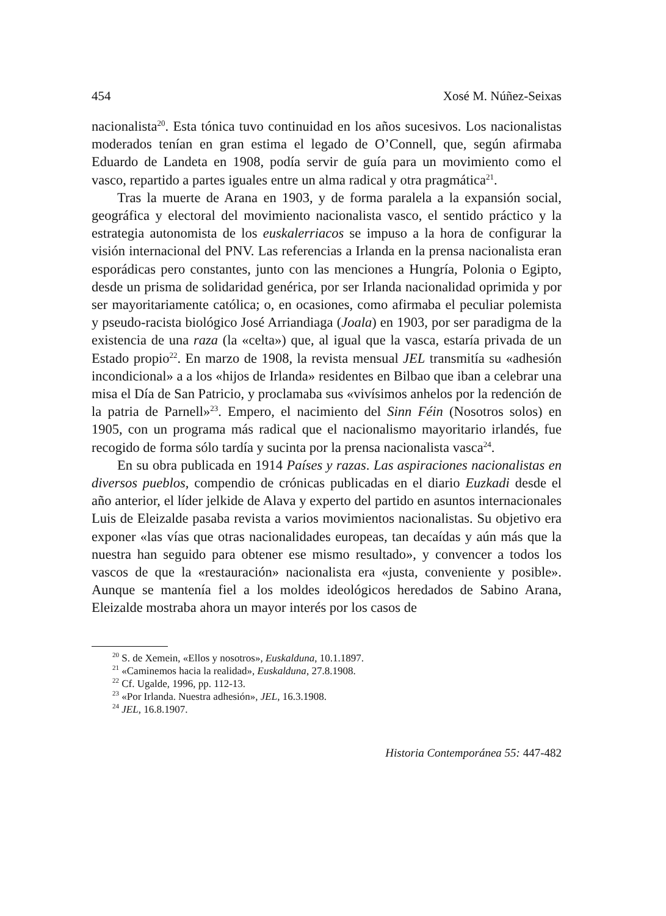454 Xosé M. Núñez-Seixas
nacionalista<sup>20</sup>. Esta tónica tuvo continuidad en los años sucesivos. Los nacionalistas moderados tenían en gran estima el legado de O’Connell, que, según afirmaba Eduardo de Landeta en 1908, podía servir de guía para un movimiento como el vasco, repartido a partes iguales entre un alma radical y otra pragmática<sup>21</sup>.
Tras la muerte de Arana en 1903, y de forma paralela a la expansión social, geográfica y electoral del movimiento nacionalista vasco, el sentido práctico y la estrategia autonomista de los euskalerriacos se impuso a la hora de configurar la visión internacional del PNV. Las referencias a Irlanda en la prensa nacionalista eran esporádicas pero constantes, junto con las menciones a Hungría, Polonia o Egipto, desde un prisma de solidaridad genérica, por ser Irlanda nacionalidad oprimida y por ser mayoritariamente católica; o, en ocasiones, como afirmaba el peculiar polemista y pseudo-racista biológico José Arriandiaga (Joala) en 1903, por ser paradigma de la existencia de una raza (la «celta») que, al igual que la vasca, estaría privada de un Estado propio<sup>22</sup>. En marzo de 1908, la revista mensual JEL transmitía su «adhesión incondicional» a a los «hijos de Irlanda» residentes en Bilbao que iban a celebrar una misa el Día de San Patricio, y proclamaba sus «vivísimos anhelos por la redención de la patria de Parnell»<sup>23</sup>. Empero, el nacimiento del Sinn Féin (Nosotros solos) en 1905, con un programa más radical que el nacionalismo mayoritario irlandés, fue recogido de forma sólo tardía y sucinta por la prensa nacionalista vasca<sup>24</sup>.
En su obra publicada en 1914 Países y razas. Las aspiraciones nacionalistas en diversos pueblos, compendio de crónicas publicadas en el diario Euzkadi desde el año anterior, el líder jelkide de Alava y experto del partido en asuntos internacionales Luis de Eleizalde pasaba revista a varios movimientos nacionalistas. Su objetivo era exponer «las vías que otras nacionalidades europeas, tan decaídas y aún más que la nuestra han seguido para obtener ese mismo resultado», y convencer a todos los vascos de que la «restauración» nacionalista era «justa, conveniente y posible». Aunque se mantenía fiel a los moldes ideológicos heredados de Sabino Arana, Eleizalde mostraba ahora un mayor interés por los casos de
<sup>20</sup> S. de Xemein, «Ellos y nosotros», Euskalduna, 10.1.1897.
<sup>21</sup> «Caminemos hacia la realidad», Euskalduna, 27.8.1908.
<sup>22</sup> Cf. Ugalde, 1996, pp. 112-13.
<sup>23</sup> «Por Irlanda. Nuestra adhesión», JEL, 16.3.1908.
<sup>24</sup> JEL, 16.8.1907.
Historia Contemporánea 55: 447-482